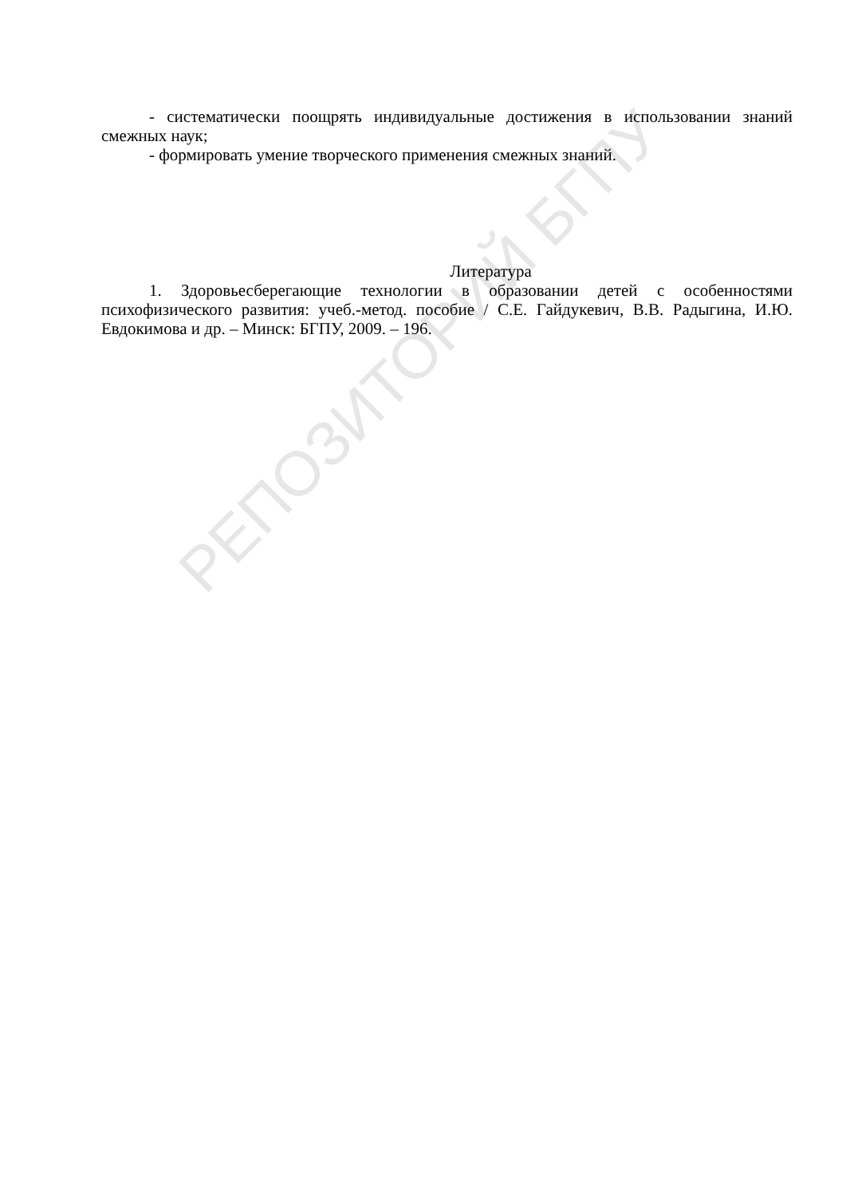РЕПОЗИТОРИЙ БГПУ
- систематически поощрять индивидуальные достижения в использовании знаний смежных наук;
- формировать умение творческого применения смежных знаний.
Литература
1. Здоровьесберегающие технологии в образовании детей с особенностями психофизического развития: учеб.-метод. пособие / С.Е. Гайдукевич, В.В. Радыгина, И.Ю. Евдокимова и др. – Минск: БГПУ, 2009. – 196.